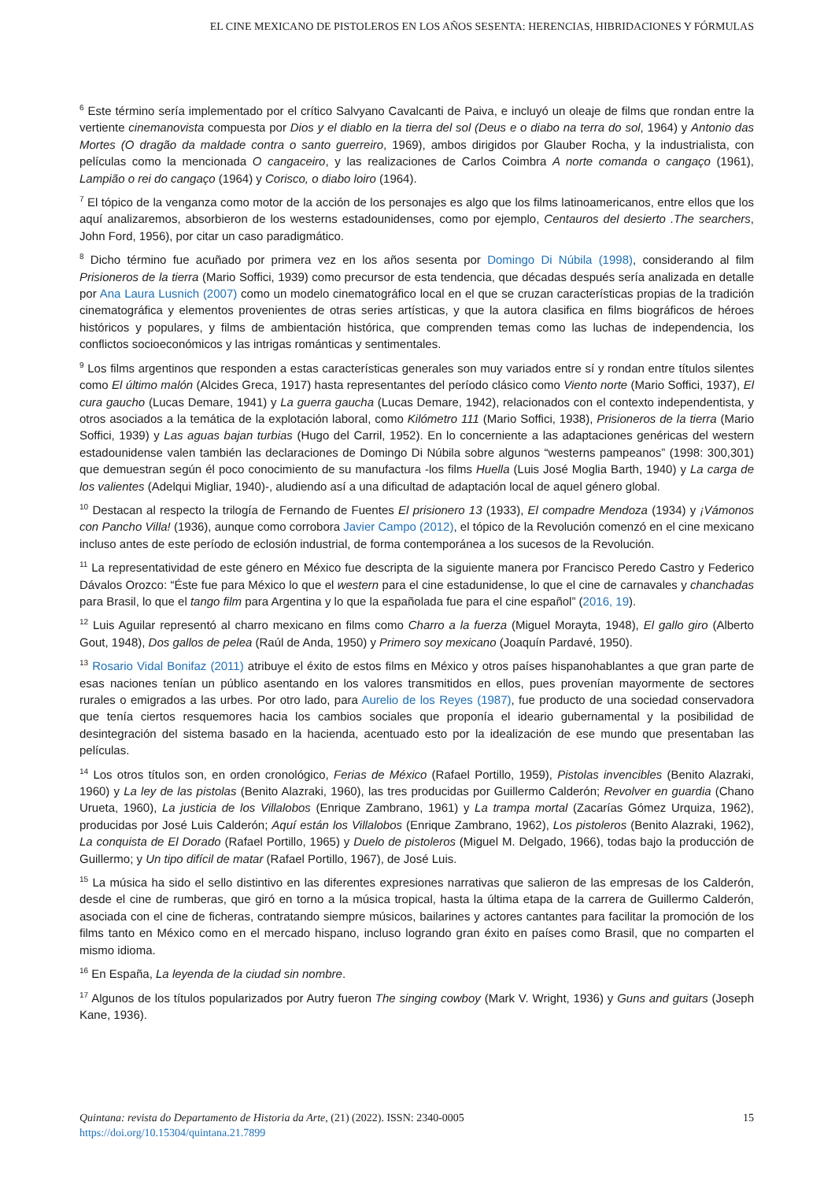EL CINE MEXICANO DE PISTOLEROS EN LOS AÑOS SESENTA: HERENCIAS, HIBRIDACIONES Y FÓRMULAS
<sup>6</sup> Este término sería implementado por el crítico Salvyano Cavalcanti de Paiva, e incluyó un oleaje de films que rondan entre la vertiente cinemanovista compuesta por Dios y el diablo en la tierra del sol (Deus e o diabo na terra do sol, 1964) y Antonio das Mortes (O dragão da maldade contra o santo guerreiro, 1969), ambos dirigidos por Glauber Rocha, y la industrialista, con películas como la mencionada O cangaceiro, y las realizaciones de Carlos Coimbra A norte comanda o cangaço (1961), Lampião o rei do cangaço (1964) y Corisco, o diabo loiro (1964).
<sup>7</sup> El tópico de la venganza como motor de la acción de los personajes es algo que los films latinoamericanos, entre ellos que los aquí analizaremos, absorbieron de los westerns estadounidenses, como por ejemplo, Centauros del desierto .The searchers, John Ford, 1956), por citar un caso paradigmático.
<sup>8</sup> Dicho término fue acuñado por primera vez en los años sesenta por Domingo Di Núbila (1998), considerando al film Prisioneros de la tierra (Mario Soffici, 1939) como precursor de esta tendencia, que décadas después sería analizada en detalle por Ana Laura Lusnich (2007) como un modelo cinematográfico local en el que se cruzan características propias de la tradición cinematográfica y elementos provenientes de otras series artísticas, y que la autora clasifica en films biográficos de héroes históricos y populares, y films de ambientación histórica, que comprenden temas como las luchas de independencia, los conflictos socioeconómicos y las intrigas románticas y sentimentales.
<sup>9</sup> Los films argentinos que responden a estas características generales son muy variados entre sí y rondan entre títulos silentes como El último malón (Alcides Greca, 1917) hasta representantes del período clásico como Viento norte (Mario Soffici, 1937), El cura gaucho (Lucas Demare, 1941) y La guerra gaucha (Lucas Demare, 1942), relacionados con el contexto independentista, y otros asociados a la temática de la explotación laboral, como Kilómetro 111 (Mario Soffici, 1938), Prisioneros de la tierra (Mario Soffici, 1939) y Las aguas bajan turbias (Hugo del Carril, 1952). En lo concerniente a las adaptaciones genéricas del western estadounidense valen también las declaraciones de Domingo Di Núbila sobre algunos “westerns pampeanos” (1998: 300,301) que demuestran según él poco conocimiento de su manufactura -los films Huella (Luis José Moglia Barth, 1940) y La carga de los valientes (Adelqui Migliar, 1940)-, aludiendo así a una dificultad de adaptación local de aquel género global.
<sup>10</sup> Destacan al respecto la trilogía de Fernando de Fuentes El prisionero 13 (1933), El compadre Mendoza (1934) y ¡Vámonos con Pancho Villa! (1936), aunque como corrobora Javier Campo (2012), el tópico de la Revolución comenzó en el cine mexicano incluso antes de este período de eclosión industrial, de forma contemporánea a los sucesos de la Revolución.
<sup>11</sup> La representatividad de este género en México fue descripta de la siguiente manera por Francisco Peredo Castro y Federico Dávalos Orozco: “Éste fue para México lo que el western para el cine estadunidense, lo que el cine de carnavales y chanchadas para Brasil, lo que el tango film para Argentina y lo que la españolada fue para el cine español” (2016, 19).
<sup>12</sup> Luis Aguilar representó al charro mexicano en films como Charro a la fuerza (Miguel Morayta, 1948), El gallo giro (Alberto Gout, 1948), Dos gallos de pelea (Raúl de Anda, 1950) y Primero soy mexicano (Joaquín Pardavé, 1950).
<sup>13</sup> Rosario Vidal Bonifaz (2011) atribuye el éxito de estos films en México y otros países hispanohablantes a que gran parte de esas naciones tenían un público asentando en los valores transmitidos en ellos, pues provenían mayormente de sectores rurales o emigrados a las urbes. Por otro lado, para Aurelio de los Reyes (1987), fue producto de una sociedad conservadora que tenía ciertos resquemores hacia los cambios sociales que proponía el ideario gubernamental y la posibilidad de desintegración del sistema basado en la hacienda, acentuado esto por la idealización de ese mundo que presentaban las películas.
<sup>14</sup> Los otros títulos son, en orden cronológico, Ferias de México (Rafael Portillo, 1959), Pistolas invencibles (Benito Alazraki, 1960) y La ley de las pistolas (Benito Alazraki, 1960), las tres producidas por Guillermo Calderón; Revolver en guardia (Chano Urueta, 1960), La justicia de los Villalobos (Enrique Zambrano, 1961) y La trampa mortal (Zacarías Gómez Urquiza, 1962), producidas por José Luis Calderón; Aquí están los Villalobos (Enrique Zambrano, 1962), Los pistoleros (Benito Alazraki, 1962), La conquista de El Dorado (Rafael Portillo, 1965) y Duelo de pistoleros (Miguel M. Delgado, 1966), todas bajo la producción de Guillermo; y Un tipo difícil de matar (Rafael Portillo, 1967), de José Luis.
<sup>15</sup> La música ha sido el sello distintivo en las diferentes expresiones narrativas que salieron de las empresas de los Calderón, desde el cine de rumberas, que giró en torno a la música tropical, hasta la última etapa de la carrera de Guillermo Calderón, asociada con el cine de ficheras, contratando siempre músicos, bailarines y actores cantantes para facilitar la promoción de los films tanto en México como en el mercado hispano, incluso logrando gran éxito en países como Brasil, que no comparten el mismo idioma.
<sup>16</sup> En España, La leyenda de la ciudad sin nombre.
<sup>17</sup> Algunos de los títulos popularizados por Autry fueron The singing cowboy (Mark V. Wright, 1936) y Guns and guitars (Joseph Kane, 1936).
15 Quintana: revista do Departamento de Historia da Arte, (21) (2022). ISSN: 2340-0005
https://doi.org/10.15304/quintana.21.7899